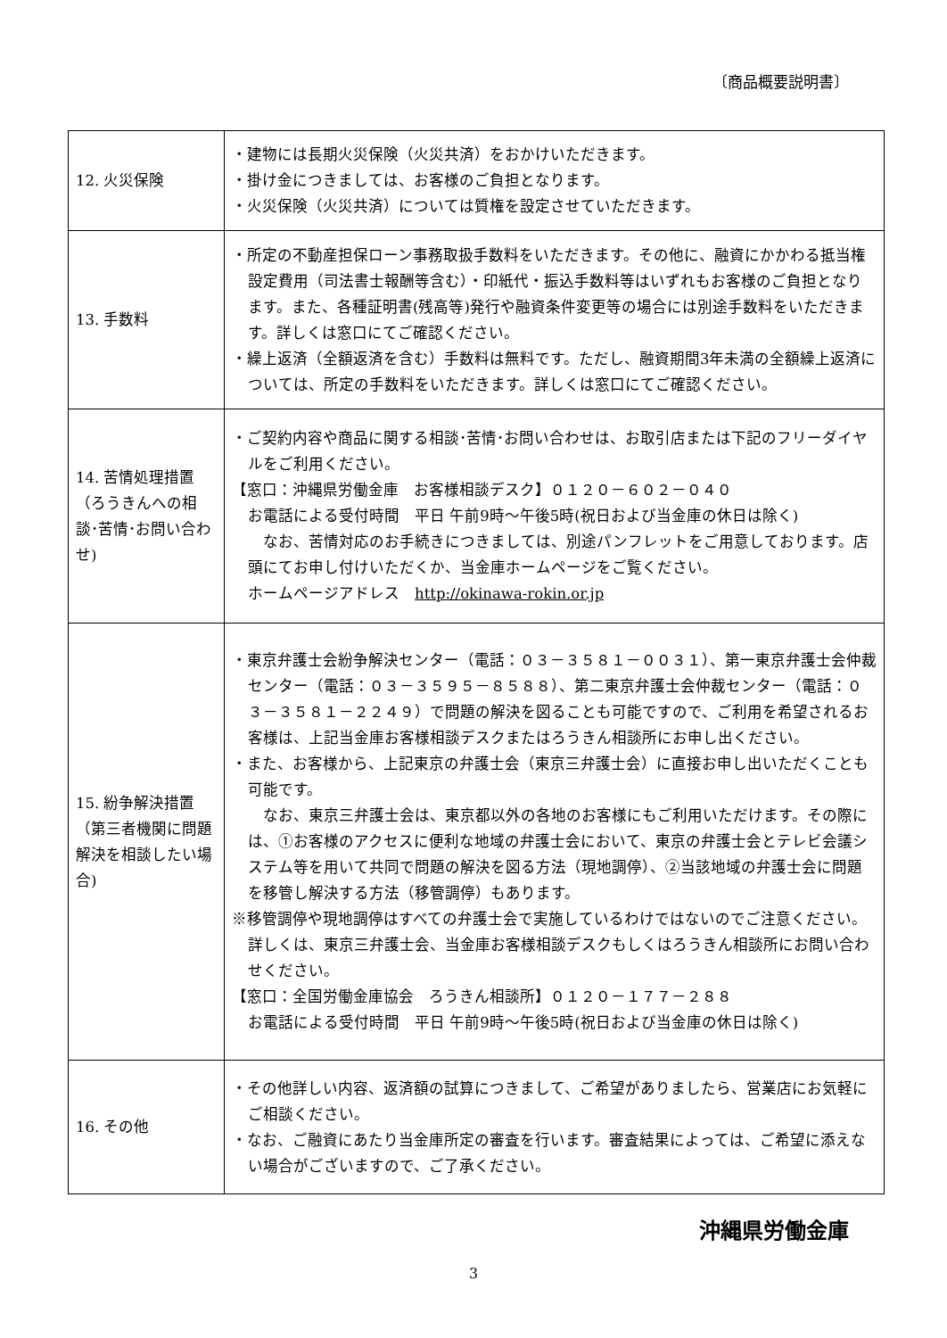〔商品概要説明書〕
| 12. 火災保険 | ・建物には長期火災保険（火災共済）をおかけいただきます。 ・掛け金につきましては、お客様のご負担となります。 ・火災保険（火災共済）については質権を設定させていただきます。 |
| 13. 手数料 | ・所定の不動産担保ローン事務取扱手数料をいただきます。その他に、融資にかかわる抵当権設定費用（司法書士報酬等含む）・印紙代・振込手数料等はいずれもお客様のご負担となります。また、各種証明書(残高等)発行や融資条件変更等の場合には別途手数料をいただきます。詳しくは窓口にてご確認ください。 ・繰上返済（全額返済を含む）手数料は無料です。ただし、融資期間3年未満の全額繰上返済については、所定の手数料をいただきます。詳しくは窓口にてご確認ください。 |
| 14. 苦情処理措置（ろうきんへの相談･苦情･お問い合わせ) | ・ご契約内容や商品に関する相談･苦情･お問い合わせは、お取引店または下記のフリーダイヤルをご利用ください。 【窓口：沖縄県労働金庫 お客様相談デスク】０１２０－６０２－０４０ お電話による受付時間 平日 午前9時～午後5時(祝日および当金庫の休日は除く) なお、苦情対応のお手続きにつきましては、別途パンフレットをご用意しております。店頭にてお申し付けいただくか、当金庫ホームページをご覧ください。 ホームページアドレス http://okinawa-rokin.or.jp |
| 15. 紛争解決措置（第三者機関に問題解決を相談したい場合) | ・東京弁護士会紛争解決センター（電話：０３－３５８１－００３１）、第一東京弁護士会仲裁センター（電話：０３－３５９５－８５８８）、第二東京弁護士会仲裁センター（電話：０３－３５８１－２２４９）で問題の解決を図ることも可能ですので、ご利用を希望されるお客様は、上記当金庫お客様相談デスクまたはろうきん相談所にお申し出ください。 ・また、お客様から、上記東京の弁護士会（東京三弁護士会）に直接お申し出いただくことも可能です。 なお、東京三弁護士会は、東京都以外の各地のお客様にもご利用いただけます。その際には、①お客様のアクセスに便利な地域の弁護士会において、東京の弁護士会とテレビ会議システム等を用いて共同で問題の解決を図る方法（現地調停）、②当該地域の弁護士会に問題を移管し解決する方法（移管調停）もあります。 ※移管調停や現地調停はすべての弁護士会で実施しているわけではないのでご注意ください。詳しくは、東京三弁護士会、当金庫お客様相談デスクもしくはろうきん相談所にお問い合わせください。 【窓口：全国労働金庫協会 ろうきん相談所】０１２０－１７７－２８８ お電話による受付時間 平日 午前9時～午後5時(祝日および当金庫の休日は除く) |
| 16. その他 | ・その他詳しい内容、返済額の試算につきまして、ご希望がありましたら、営業店にお気軽にご相談ください。 ・なお、ご融資にあたり当金庫所定の審査を行います。審査結果によっては、ご希望に添えない場合がございますので、ご了承ください。 |
沖縄県労働金庫
3